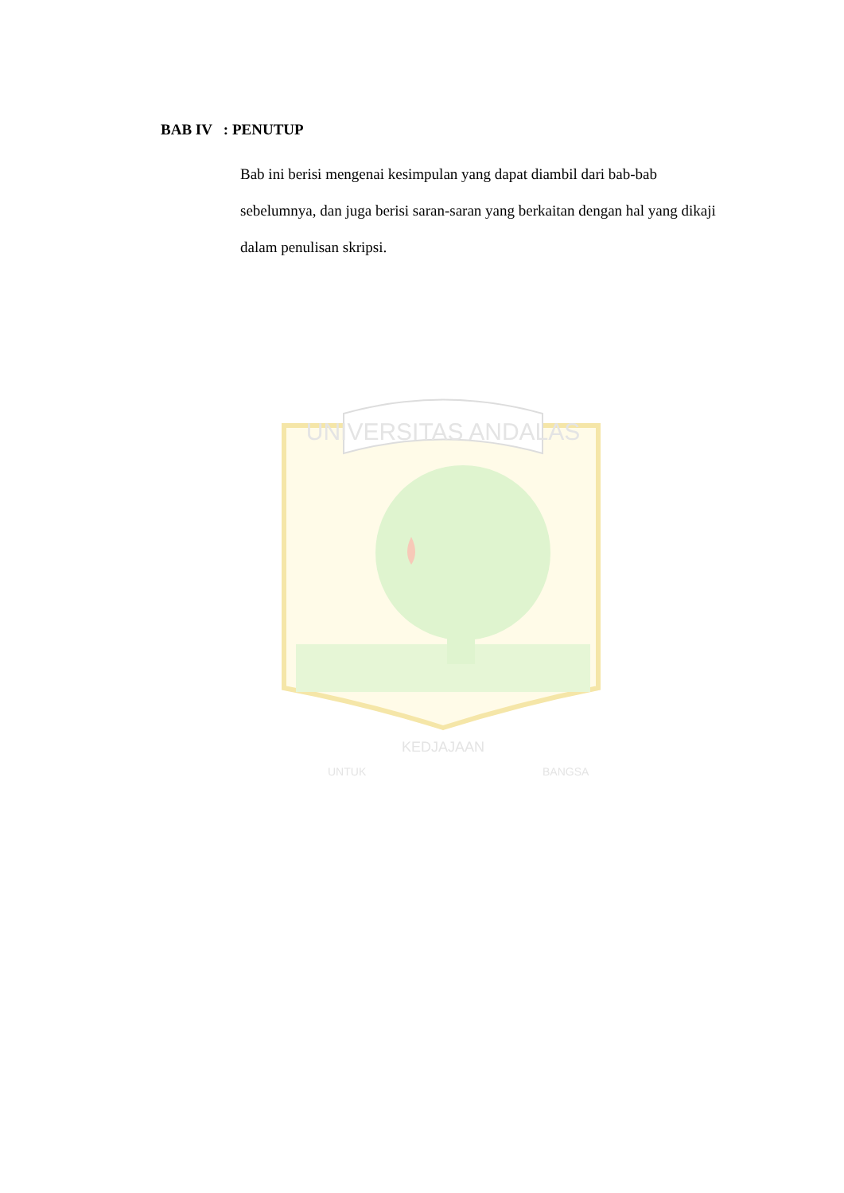BAB IV : PENUTUP
Bab ini berisi mengenai kesimpulan yang dapat diambil dari bab-bab sebelumnya, dan juga berisi saran-saran yang berkaitan dengan hal yang dikaji dalam penulisan skripsi.
UNIVERSITAS ANDALAS
KEDJAJAAN
UNTUK
BANGSA